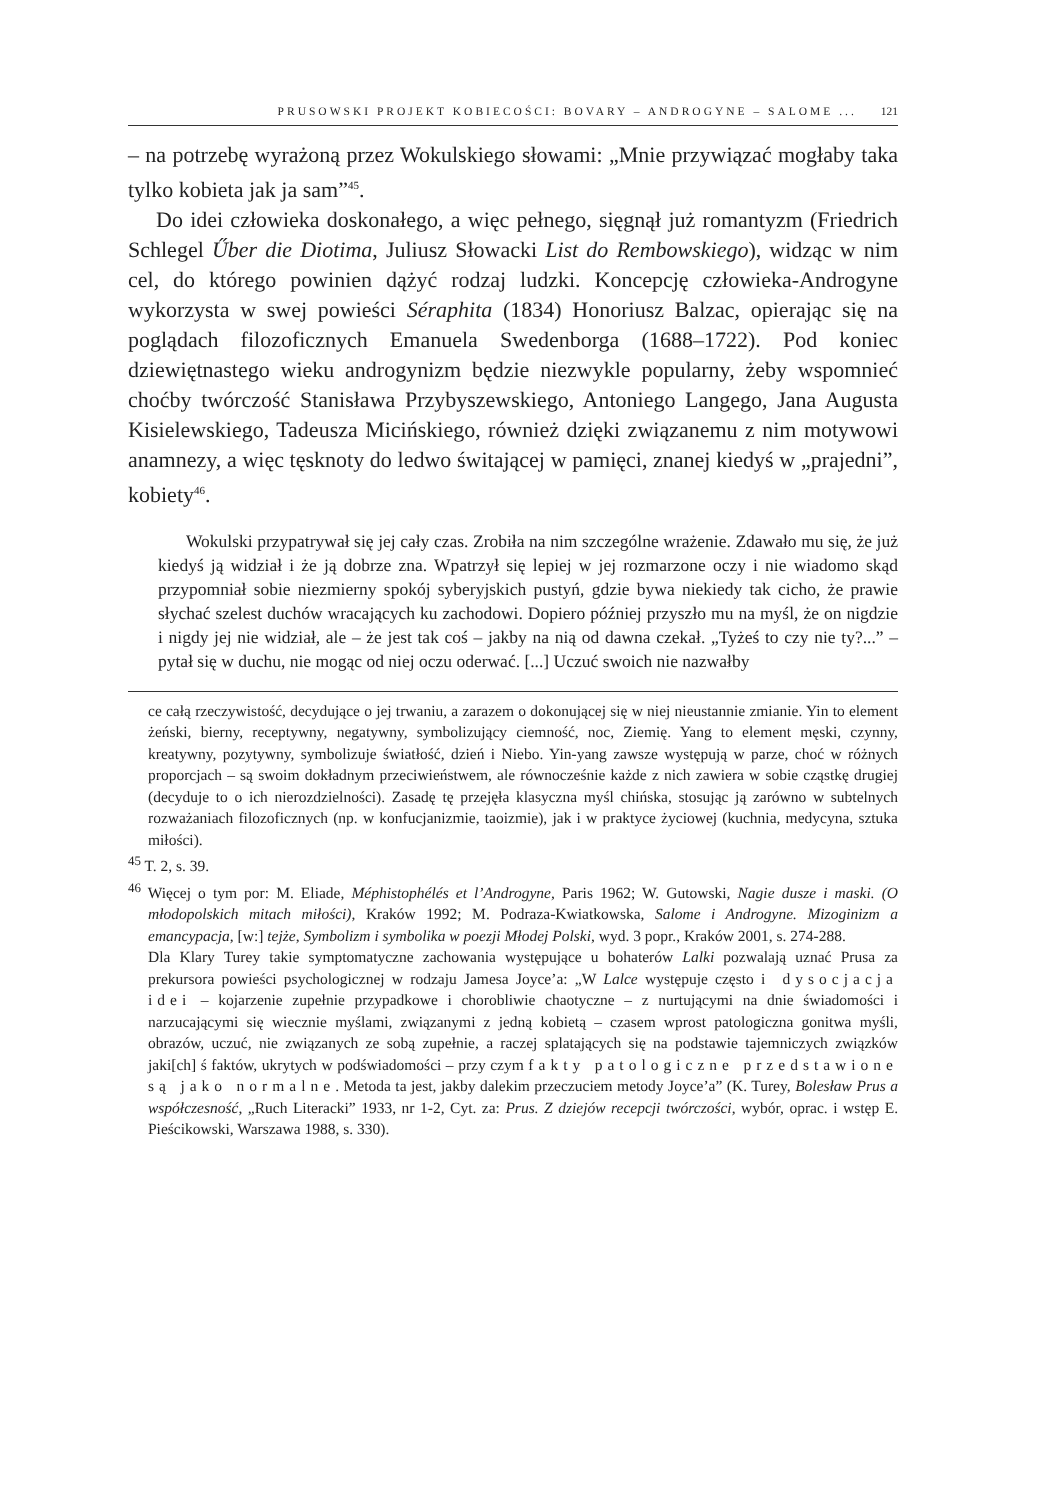PRUSOWSKI PROJEKT KOBIECOŚCI: BOVARY – ANDROGYNE – SALOME ... 121
– na potrzebę wyrażoną przez Wokulskiego słowami: „Mnie przywiązać mogłaby taka tylko kobieta jak ja sam”<sup>45</sup>.
Do idei człowieka doskonałego, a więc pełnego, sięgnął już romantyzm (Friedrich Schlegel Űber die Diotima, Juliusz Słowacki List do Rembowskiego), widząc w nim cel, do którego powinien dążyć rodzaj ludzki. Koncepcję człowieka-Androgyne wykorzysta w swej powieści Séraphita (1834) Honoriusz Balzac, opierając się na poglądach filozoficznych Emanuela Swedenborga (1688–1722). Pod koniec dziewiętnastego wieku androgynizm będzie niezwykle popularny, żeby wspomnieć choćby twórczość Stanisława Przybyszewskiego, Antoniego Langego, Jana Augusta Kisielewskiego, Tadeusza Micińskiego, również dzięki związanemu z nim motywowi anamnezy, a więc tęsknoty do ledwo świtającej w pamięci, znanej kiedyś w „prajedni”, kobiety<sup>46</sup>.
Wokulski przypatrywał się jej cały czas. Zrobiła na nim szczególne wrażenie. Zdawało mu się, że już kiedyś ją widział i że ją dobrze zna. Wpatrzył się lepiej w jej rozmarzone oczy i nie wiadomo skąd przypomniał sobie niezmierny spokój syberyjskich pustyń, gdzie bywa niekiedy tak cicho, że prawie słychać szelest duchów wracających ku zachodowi. Dopiero później przyszło mu na myśl, że on nigdzie i nigdy jej nie widział, ale – że jest tak coś – jakby na nią od dawna czekał. „Tyżeś to czy nie ty?...” – pytał się w duchu, nie mogąc od niej oczu oderwać. [...] Uczuć swoich nie nazwałby
ce całą rzeczywistość, decydujące o jej trwaniu, a zarazem o dokonującej się w niej nieustannie zmianie. Yin to element żeński, bierny, receptywny, negatywny, symbolizujący ciemność, noc, Ziemię. Yang to element męski, czynny, kreatywny, pozytywny, symbolizuje światłość, dzień i Niebo. Yin-yang zawsze występują w parze, choć w różnych proporcjach – są swoim dokładnym przeciwieństwem, ale równocześnie każde z nich zawiera w sobie cząstkę drugiej (decyduje to o ich nierozdzielności). Zasadę tę przejęła klasyczna myśl chińska, stosując ją zarówno w subtelnych rozważaniach filozoficznych (np. w konfucjanizmie, taoizmie), jak i w praktyce życiowej (kuchnia, medycyna, sztuka miłości).
<sup>45</sup> T. 2, s. 39.
<sup>46</sup> Więcej o tym por: M. Eliade, Méphistophélés et l’Androgyne, Paris 1962; W. Gutowski, Nagie dusze i maski. (O młodopolskich mitach miłości), Kraków 1992; M. Podraza-Kwiatkowska, Salome i Androgyne. Mizoginizm a emancypacja, [w:] tejże, Symbolizm i symbolika w poezji Młodej Polski, wyd. 3 popr., Kraków 2001, s. 274-288.
Dla Klary Turey takie symptomatyczne zachowania występujące u bohaterów Lalki pozwalają uznać Prusa za prekursora powieści psychologicznej w rodzaju Jamesa Joyce’a: „W Lalce występuje często i dysocjacja idei – kojarzenie zupełnie przypadkowe i chorobliwie chaotyczne – z nurtującymi na dnie świadomości i narzucającymi się wiecznie myślami, związanymi z jedną kobietą – czasem wprost patologiczna gonitwa myśli, obrazów, uczuć, nie związanych ze sobą zupełnie, a raczej splatających się na podstawie tajemniczych związków jaki[ch] ś faktów, ukrytych w podświadomości – przy czym fakty patologiczne przedstawione są jako normalne. Metoda ta jest, jakby dalekim przeczuciem metody Joyce’a” (K. Turey, Bolesław Prus a współczesność, „Ruch Literacki” 1933, nr 1-2, Cyt. za: Prus. Z dziejów recepcji twórczości, wybór, oprac. i wstęp E. Pieścikowski, Warszawa 1988, s. 330).